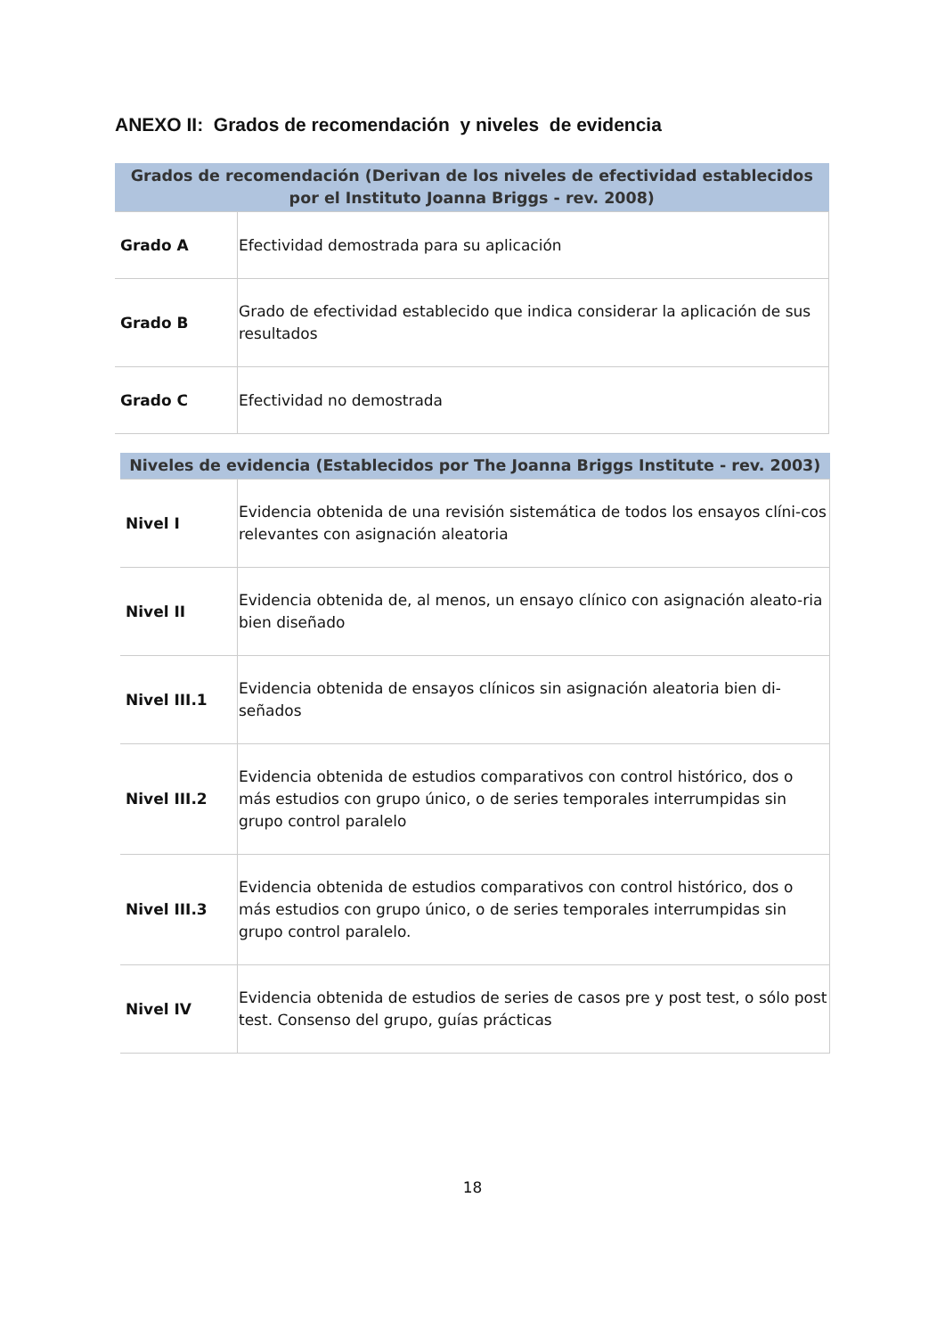ANEXO II: Grados de recomendación y niveles de evidencia
| Grados de recomendación (Derivan de los niveles de efectividad establecidos por el Instituto Joanna Briggs - rev. 2008) | |
| --- | --- |
| Grado A | Efectividad demostrada para su aplicación |
| Grado B | Grado de efectividad establecido que indica considerar la aplicación de sus resultados |
| Grado C | Efectividad no demostrada |
| Niveles de evidencia (Establecidos por The Joanna Briggs Institute - rev. 2003) | |
| --- | --- |
| Nivel I | Evidencia obtenida de una revisión sistemática de todos los ensayos clíni-cos relevantes con asignación aleatoria |
| Nivel II | Evidencia obtenida de, al menos, un ensayo clínico con asignación aleato-ria bien diseñado |
| Nivel III.1 | Evidencia obtenida de ensayos clínicos sin asignación aleatoria bien di-señados |
| Nivel III.2 | Evidencia obtenida de estudios comparativos con control histórico, dos o más estudios con grupo único, o de series temporales interrumpidas sin grupo control paralelo |
| Nivel III.3 | Evidencia obtenida de estudios comparativos con control histórico, dos o más estudios con grupo único, o de series temporales interrumpidas sin grupo control paralelo. |
| Nivel IV | Evidencia obtenida de estudios de series de casos pre y post test, o sólo post test. Consenso del grupo, guías prácticas |
18